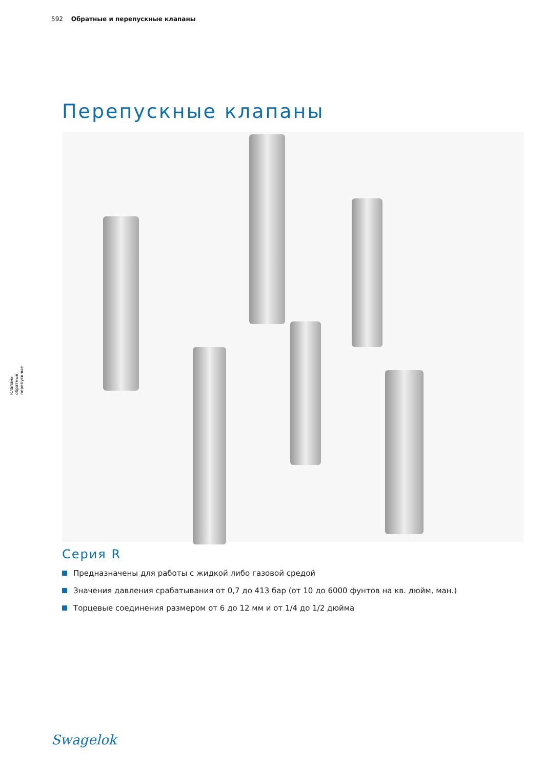592 Обратные и перепускные клапаны
Клапаны обратные, перепускные
Перепускные клапаны
Серия R
Предназначены для работы с жидкой либо газовой средой
Значения давления срабатывания от 0,7 до 413 бар (от 10 до 6000 фунтов на кв. дюйм, ман.)
Торцевые соединения размером от 6 до 12 мм и от 1/4 до 1/2 дюйма
Swagelok